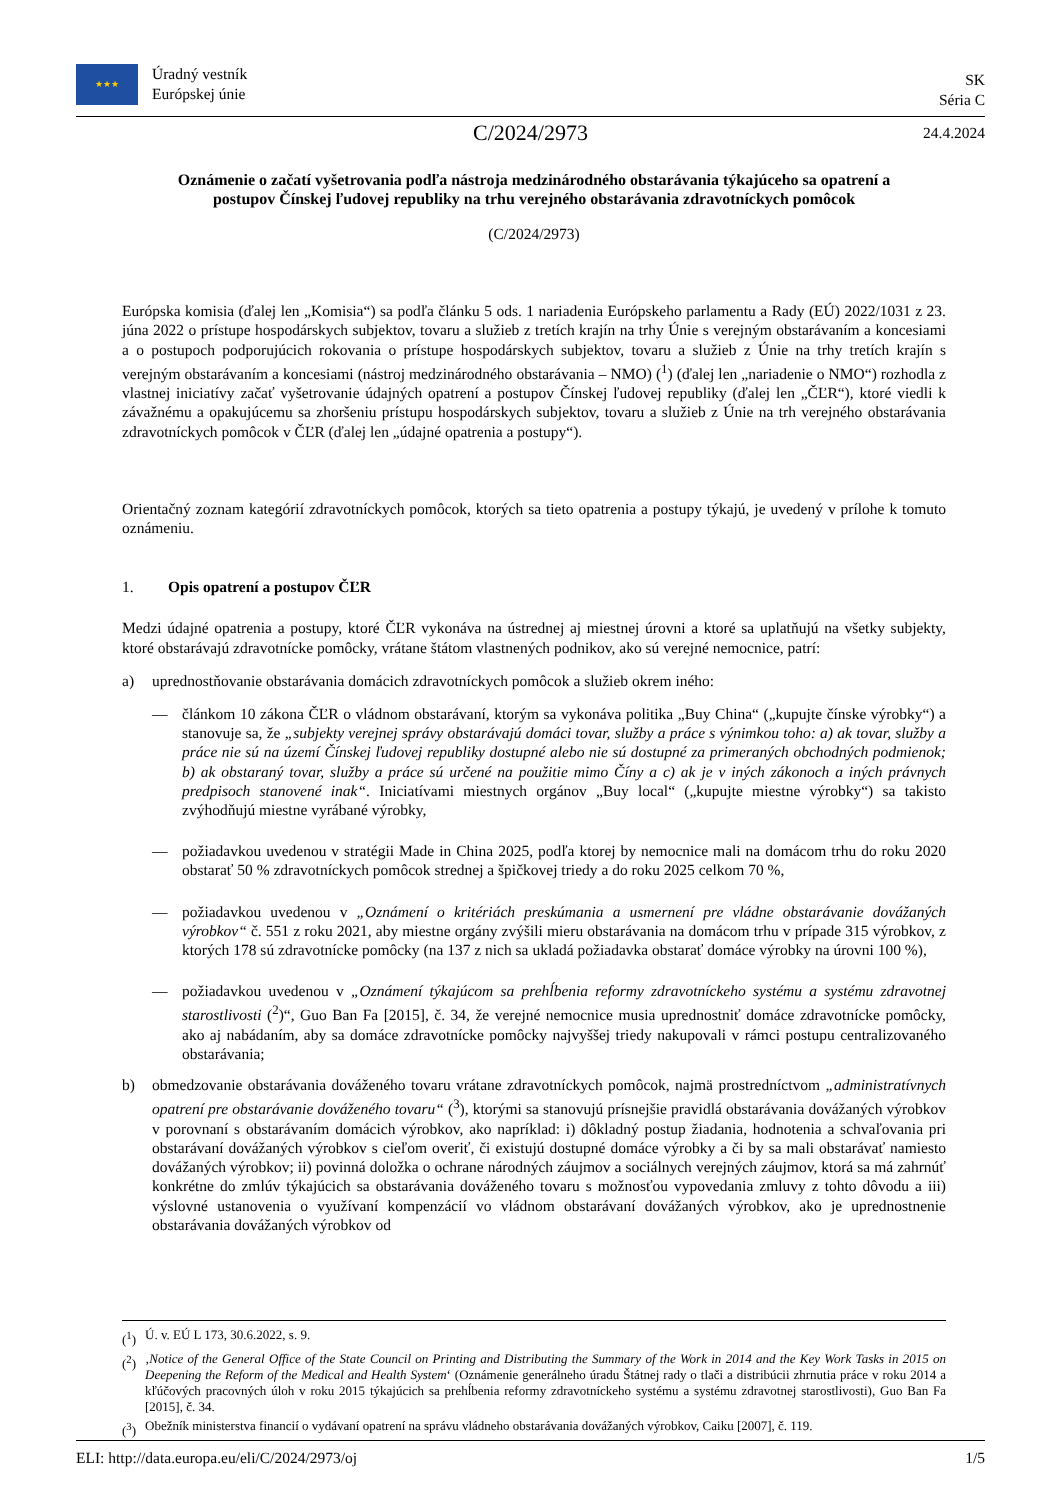★★★
Úradný vestník
Európskej únie
SK
Séria C
C/2024/2973 24.4.2024
Oznámenie o začatí vyšetrovania podľa nástroja medzinárodného obstarávania týkajúceho sa opatrení a postupov Čínskej ľudovej republiky na trhu verejného obstarávania zdravotníckych pomôcok
(C/2024/2973)
Európska komisia (ďalej len „Komisia“) sa podľa článku 5 ods. 1 nariadenia Európskeho parlamentu a Rady (EÚ) 2022/1031 z 23. júna 2022 o prístupe hospodárskych subjektov, tovaru a služieb z tretích krajín na trhy Únie s verejným obstarávaním a koncesiami a o postupoch podporujúcich rokovania o prístupe hospodárskych subjektov, tovaru a služieb z Únie na trhy tretích krajín s verejným obstarávaním a koncesiami (nástroj medzinárodného obstarávania – NMO) (<sup>1</sup>) (ďalej len „nariadenie o NMO“) rozhodla z vlastnej iniciatívy začať vyšetrovanie údajných opatrení a postupov Čínskej ľudovej republiky (ďalej len „ČĽR“), ktoré viedli k závažnému a opakujúcemu sa zhoršeniu prístupu hospodárskych subjektov, tovaru a služieb z Únie na trh verejného obstarávania zdravotníckych pomôcok v ČĽR (ďalej len „údajné opatrenia a postupy“).
Orientačný zoznam kategórií zdravotníckych pomôcok, ktorých sa tieto opatrenia a postupy týkajú, je uvedený v prílohe k tomuto oznámeniu.
1. Opis opatrení a postupov ČĽR
Medzi údajné opatrenia a postupy, ktoré ČĽR vykonáva na ústrednej aj miestnej úrovni a ktoré sa uplatňujú na všetky subjekty, ktoré obstarávajú zdravotnícke pomôcky, vrátane štátom vlastnených podnikov, ako sú verejné nemocnice, patrí:
a) uprednostňovanie obstarávania domácich zdravotníckych pomôcok a služieb okrem iného:
— článkom 10 zákona ČĽR o vládnom obstarávaní, ktorým sa vykonáva politika „Buy China“ („kupujte čínske výrobky“) a stanovuje sa, že „subjekty verejnej správy obstarávajú domáci tovar, služby a práce s výnimkou toho: a) ak tovar, služby a práce nie sú na území Čínskej ľudovej republiky dostupné alebo nie sú dostupné za primeraných obchodných podmienok; b) ak obstaraný tovar, služby a práce sú určené na použitie mimo Číny a c) ak je v iných zákonoch a iných právnych predpisoch stanovené inak“. Iniciatívami miestnych orgánov „Buy local“ („kupujte miestne výrobky“) sa takisto zvýhodňujú miestne vyrábané výrobky,
— požiadavkou uvedenou v stratégii Made in China 2025, podľa ktorej by nemocnice mali na domácom trhu do roku 2020 obstarať 50 % zdravotníckych pomôcok strednej a špičkovej triedy a do roku 2025 celkom 70 %,
— požiadavkou uvedenou v „Oznámení o kritériách preskúmania a usmernení pre vládne obstarávanie dovážaných výrobkov“ č. 551 z roku 2021, aby miestne orgány zvýšili mieru obstarávania na domácom trhu v prípade 315 výrobkov, z ktorých 178 sú zdravotnícke pomôcky (na 137 z nich sa ukladá požiadavka obstarať domáce výrobky na úrovni 100 %),
— požiadavkou uvedenou v „Oznámení týkajúcom sa prehĺbenia reformy zdravotníckeho systému a systému zdravotnej starostlivosti (<sup>2</sup>)“, Guo Ban Fa [2015], č. 34, že verejné nemocnice musia uprednostniť domáce zdravotnícke pomôcky, ako aj nabádaním, aby sa domáce zdravotnícke pomôcky najvyššej triedy nakupovali v rámci postupu centralizovaného obstarávania;
b) obmedzovanie obstarávania dováženého tovaru vrátane zdravotníckych pomôcok, najmä prostredníctvom „administratívnych opatrení pre obstarávanie dováženého tovaru“ (<sup>3</sup>), ktorými sa stanovujú prísnejšie pravidlá obstarávania dovážaných výrobkov v porovnaní s obstarávaním domácich výrobkov, ako napríklad: i) dôkladný postup žiadania, hodnotenia a schvaľovania pri obstarávaní dovážaných výrobkov s cieľom overiť, či existujú dostupné domáce výrobky a či by sa mali obstarávať namiesto dovážaných výrobkov; ii) povinná doložka o ochrane národných záujmov a sociálnych verejných záujmov, ktorá sa má zahrnúť konkrétne do zmlúv týkajúcich sa obstarávania dováženého tovaru s možnosťou vypovedania zmluvy z tohto dôvodu a iii) výslovné ustanovenia o využívaní kompenzácií vo vládnom obstarávaní dovážaných výrobkov, ako je uprednostnenie obstarávania dovážaných výrobkov od
(<sup>1</sup>) Ú. v. EÚ L 173, 30.6.2022, s. 9.
(<sup>2</sup>) ‚Notice of the General Office of the State Council on Printing and Distributing the Summary of the Work in 2014 and the Key Work Tasks in 2015 on Deepening the Reform of the Medical and Health System‘ (Oznámenie generálneho úradu Štátnej rady o tlači a distribúcii zhrnutia práce v roku 2014 a kľúčových pracovných úloh v roku 2015 týkajúcich sa prehĺbenia reformy zdravotníckeho systému a systému zdravotnej starostlivosti), Guo Ban Fa [2015], č. 34.
(<sup>3</sup>) Obežník ministerstva financií o vydávaní opatrení na správu vládneho obstarávania dovážaných výrobkov, Caiku [2007], č. 119.
ELI: http://data.europa.eu/eli/C/2024/2973/oj 1/5